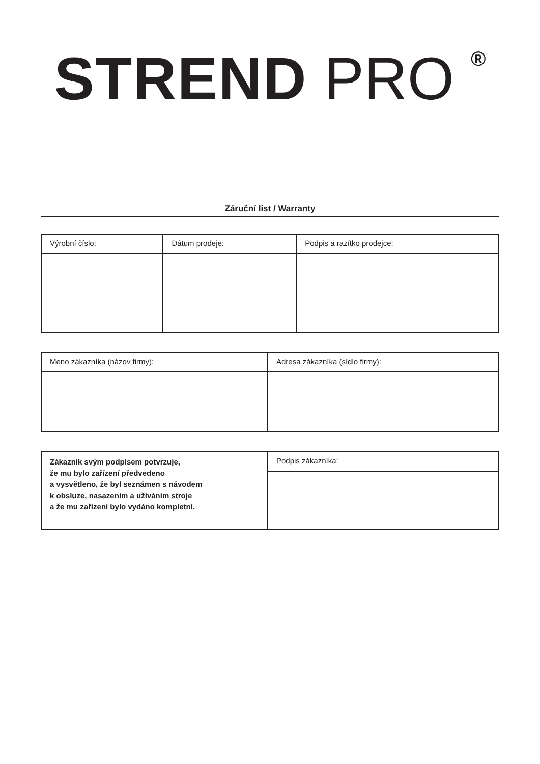STREND PRO <sup>®</sup>
Záruční list / Warranty
| Výrobní číslo: | Dátum prodeje: | Podpis a razítko prodejce: |
| Meno zákazníka (názov firmy): | Adresa zákazníka (sídlo firmy): |
| Zákazník svým podpisem potvrzuje, že mu bylo zařízení předvedeno a vysvětleno, že byl seznámen s návodem k obsluze, nasazením a užíváním stroje a že mu zařízení bylo vydáno kompletní. | Podpis zákazníka: |